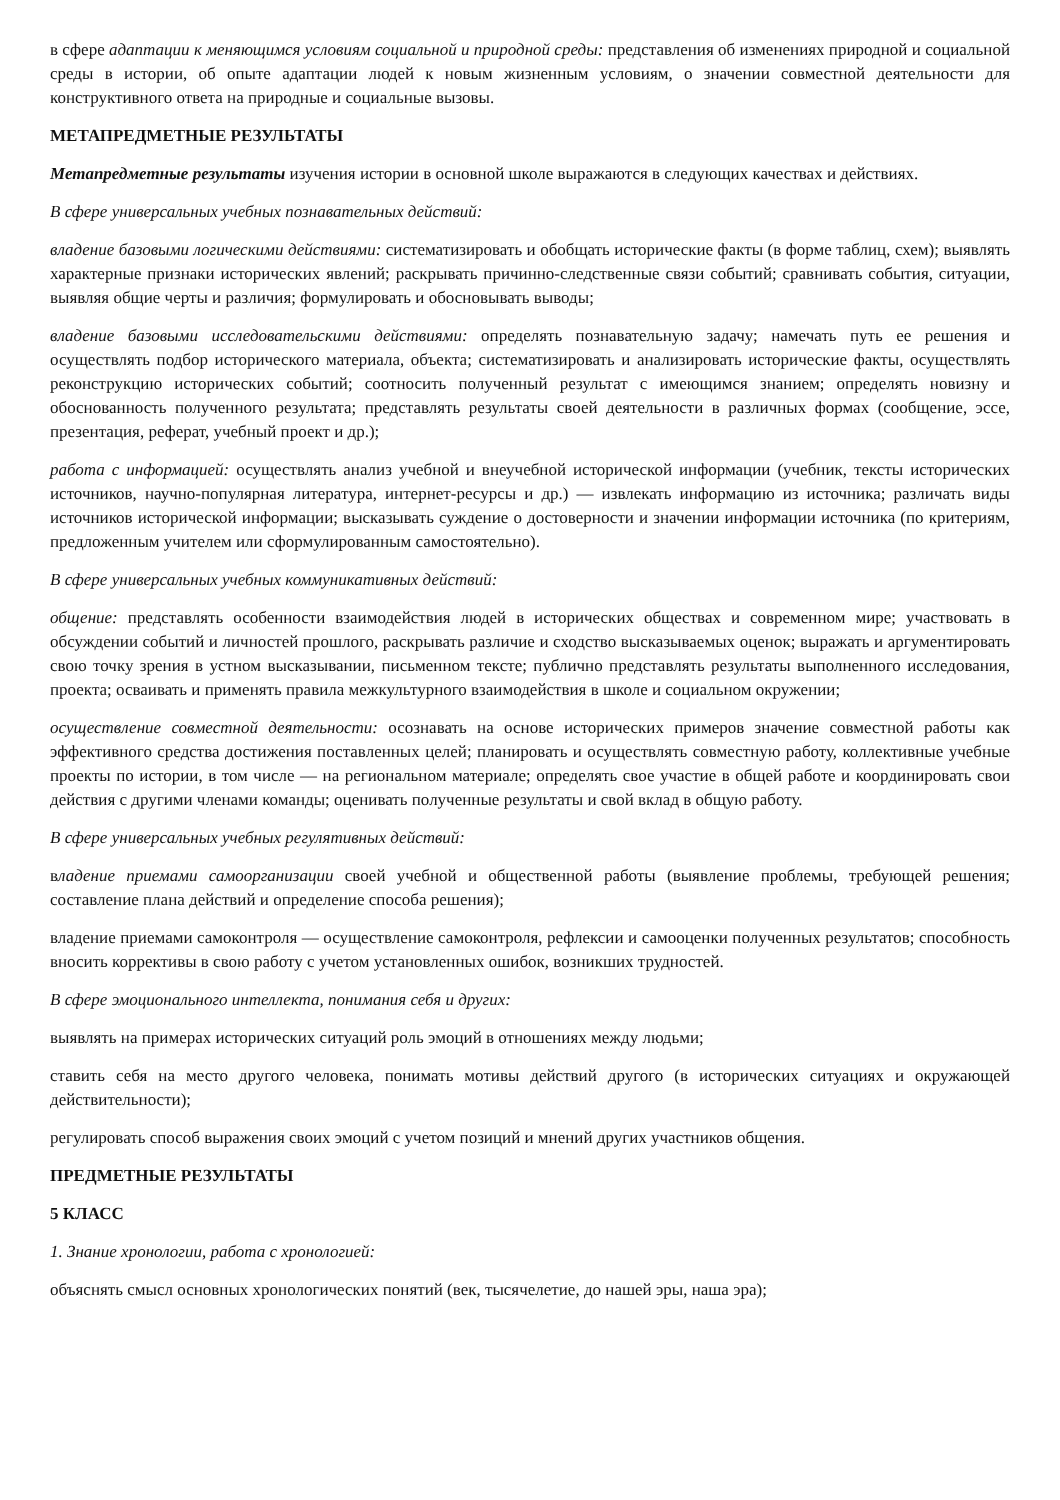в сфере адаптации к меняющимся условиям социальной и природной среды: представления об изменениях природной и социальной среды в истории, об опыте адаптации людей к новым жизненным условиям, о значении совместной деятельности для конструктивного ответа на природные и социальные вызовы.
МЕТАПРЕДМЕТНЫЕ РЕЗУЛЬТАТЫ
Метапредметные результаты изучения истории в основной школе выражаются в следующих качествах и действиях.
В сфере универсальных учебных познавательных действий:
владение базовыми логическими действиями: систематизировать и обобщать исторические факты (в форме таблиц, схем); выявлять характерные признаки исторических явлений; раскрывать причинно-следственные связи событий; сравнивать события, ситуации, выявляя общие черты и различия; формулировать и обосновывать выводы;
владение базовыми исследовательскими действиями: определять познавательную задачу; намечать путь ее решения и осуществлять подбор исторического материала, объекта; систематизировать и анализировать исторические факты, осуществлять реконструкцию исторических событий; соотносить полученный результат с имеющимся знанием; определять новизну и обоснованность полученного результата; представлять результаты своей деятельности в различных формах (сообщение, эссе, презентация, реферат, учебный проект и др.);
работа с информацией: осуществлять анализ учебной и внеучебной исторической информации (учебник, тексты исторических источников, научно-популярная литература, интернет-ресурсы и др.) — извлекать информацию из источника; различать виды источников исторической информации; высказывать суждение о достоверности и значении информации источника (по критериям, предложенным учителем или сформулированным самостоятельно).
В сфере универсальных учебных коммуникативных действий:
общение: представлять особенности взаимодействия людей в исторических обществах и современном мире; участвовать в обсуждении событий и личностей прошлого, раскрывать различие и сходство высказываемых оценок; выражать и аргументировать свою точку зрения в устном высказывании, письменном тексте; публично представлять результаты выполненного исследования, проекта; осваивать и применять правила межкультурного взаимодействия в школе и социальном окружении;
осуществление совместной деятельности: осознавать на основе исторических примеров значение совместной работы как эффективного средства достижения поставленных целей; планировать и осуществлять совместную работу, коллективные учебные проекты по истории, в том числе — на региональном материале; определять свое участие в общей работе и координировать свои действия с другими членами команды; оценивать полученные результаты и свой вклад в общую работу.
В сфере универсальных учебных регулятивных действий:
владение приемами самоорганизации своей учебной и общественной работы (выявление проблемы, требующей решения; составление плана действий и определение способа решения);
владение приемами самоконтроля — осуществление самоконтроля, рефлексии и самооценки полученных результатов; способность вносить коррективы в свою работу с учетом установленных ошибок, возникших трудностей.
В сфере эмоционального интеллекта, понимания себя и других:
выявлять на примерах исторических ситуаций роль эмоций в отношениях между людьми;
ставить себя на место другого человека, понимать мотивы действий другого (в исторических ситуациях и окружающей действительности);
регулировать способ выражения своих эмоций с учетом позиций и мнений других участников общения.
ПРЕДМЕТНЫЕ РЕЗУЛЬТАТЫ
5 КЛАСС
1. Знание хронологии, работа с хронологией:
объяснять смысл основных хронологических понятий (век, тысячелетие, до нашей эры, наша эра);